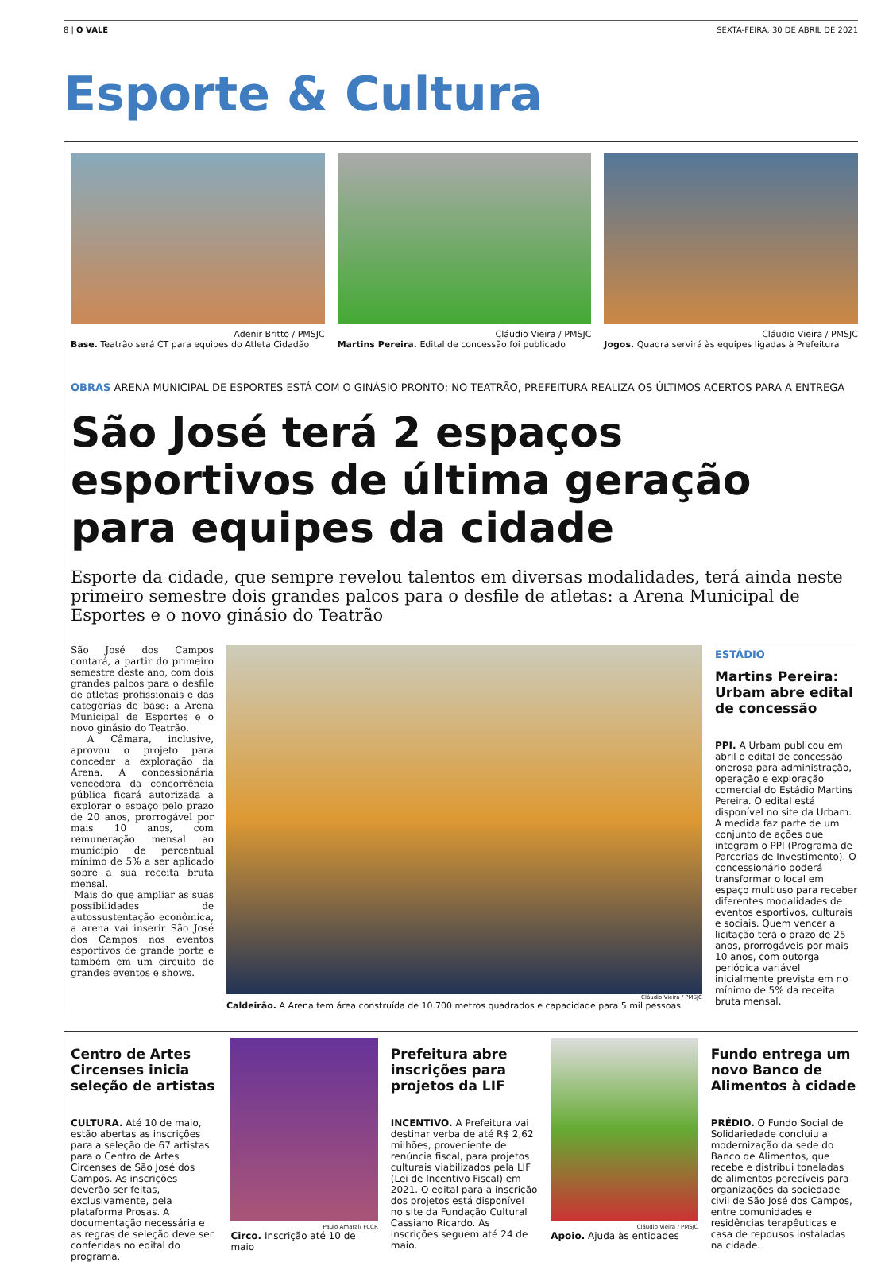8 | O VALE SEXTA-FEIRA, 30 DE ABRIL DE 2021
Esporte & Cultura
Adenir Britto / PMSJC
Base. Teatrão será CT para equipes do Atleta Cidadão
Cláudio Vieira / PMSJC
Martins Pereira. Edital de concessão foi publicado
Cláudio Vieira / PMSJC
Jogos. Quadra servirá às equipes ligadas à Prefeitura
OBRAS ARENA MUNICIPAL DE ESPORTES ESTÁ COM O GINÁSIO PRONTO; NO TEATRÃO, PREFEITURA REALIZA OS ÚLTIMOS ACERTOS PARA A ENTREGA
São José terá 2 espaços esportivos de última geração para equipes da cidade
Esporte da cidade, que sempre revelou talentos em diversas modalidades, terá ainda neste primeiro semestre dois grandes palcos para o desfile de atletas: a Arena Municipal de Esportes e o novo ginásio do Teatrão
São José dos Campos contará, a partir do primeiro semestre deste ano, com dois grandes palcos para o desfile de atletas profissionais e das categorias de base: a Arena Municipal de Esportes e o novo ginásio do Teatrão.
A Câmara, inclusive, aprovou o projeto para conceder a exploração da Arena. A concessionária vencedora da concorrência pública ficará autorizada a explorar o espaço pelo prazo de 20 anos, prorrogável por mais 10 anos, com remuneração mensal ao município de percentual mínimo de 5% a ser aplicado sobre a sua receita bruta mensal.
Mais do que ampliar as suas possibilidades de autossustentação econômica, a arena vai inserir São José dos Campos nos eventos esportivos de grande porte e também em um circuito de grandes eventos e shows.
Cláudio Vieira / PMSJC
Caldeirão. A Arena tem área construída de 10.700 metros quadrados e capacidade para 5 mil pessoas
ESTÁDIO
Martins Pereira: Urbam abre edital de concessão
PPI. A Urbam publicou em abril o edital de concessão onerosa para administração, operação e exploração comercial do Estádio Martins Pereira. O edital está disponível no site da Urbam. A medida faz parte de um conjunto de ações que integram o PPI (Programa de Parcerias de Investimento). O concessionário poderá transformar o local em espaço multiuso para receber diferentes modalidades de eventos esportivos, culturais e sociais. Quem vencer a licitação terá o prazo de 25 anos, prorrogáveis por mais 10 anos, com outorga periódica variável inicialmente prevista em no mínimo de 5% da receita bruta mensal.
Centro de Artes Circenses inicia seleção de artistas
CULTURA. Até 10 de maio, estão abertas as inscrições para a seleção de 67 artistas para o Centro de Artes Circenses de São José dos Campos. As inscrições deverão ser feitas, exclusivamente, pela plataforma Prosas. A documentação necessária e as regras de seleção deve ser conferidas no edital do programa.
Paulo Amaral/ FCCR
Circo. Inscrição até 10 de maio
Prefeitura abre inscrições para projetos da LIF
INCENTIVO. A Prefeitura vai destinar verba de até R$ 2,62 milhões, proveniente de renúncia fiscal, para projetos culturais viabilizados pela LIF (Lei de Incentivo Fiscal) em 2021. O edital para a inscrição dos projetos está disponível no site da Fundação Cultural Cassiano Ricardo. As inscrições seguem até 24 de maio.
Cláudio Vieira / PMSJC
Apoio. Ajuda às entidades
Fundo entrega um novo Banco de Alimentos à cidade
PRÉDIO. O Fundo Social de Solidariedade concluiu a modernização da sede do Banco de Alimentos, que recebe e distribui toneladas de alimentos perecíveis para organizações da sociedade civil de São José dos Campos, entre comunidades e residências terapêuticas e casa de repousos instaladas na cidade.